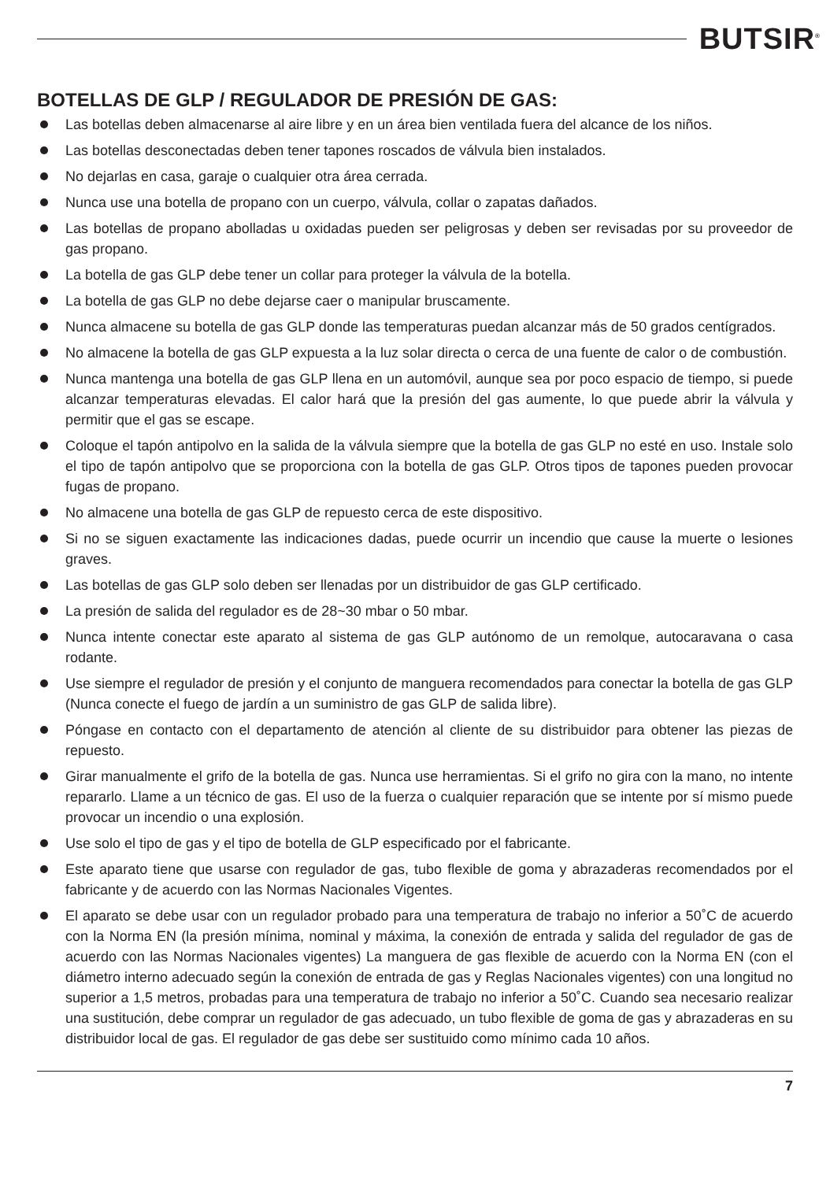BUTSIR<sup>®</sup>
BOTELLAS DE GLP / REGULADOR DE PRESIÓN DE GAS:
Las botellas deben almacenarse al aire libre y en un área bien ventilada fuera del alcance de los niños.
Las botellas desconectadas deben tener tapones roscados de válvula bien instalados.
No dejarlas en casa, garaje o cualquier otra área cerrada.
Nunca use una botella de propano con un cuerpo, válvula, collar o zapatas dañados.
Las botellas de propano abolladas u oxidadas pueden ser peligrosas y deben ser revisadas por su proveedor de gas propano.
La botella de gas GLP debe tener un collar para proteger la válvula de la botella.
La botella de gas GLP no debe dejarse caer o manipular bruscamente.
Nunca almacene su botella de gas GLP donde las temperaturas puedan alcanzar más de 50 grados centígrados.
No almacene la botella de gas GLP expuesta a la luz solar directa o cerca de una fuente de calor o de combustión.
Nunca mantenga una botella de gas GLP llena en un automóvil, aunque sea por poco espacio de tiempo, si puede alcanzar temperaturas elevadas. El calor hará que la presión del gas aumente, lo que puede abrir la válvula y permitir que el gas se escape.
Coloque el tapón antipolvo en la salida de la válvula siempre que la botella de gas GLP no esté en uso. Instale solo el tipo de tapón antipolvo que se proporciona con la botella de gas GLP. Otros tipos de tapones pueden provocar fugas de propano.
No almacene una botella de gas GLP de repuesto cerca de este dispositivo.
Si no se siguen exactamente las indicaciones dadas, puede ocurrir un incendio que cause la muerte o lesiones graves.
Las botellas de gas GLP solo deben ser llenadas por un distribuidor de gas GLP certificado.
La presión de salida del regulador es de 28~30 mbar o 50 mbar.
Nunca intente conectar este aparato al sistema de gas GLP autónomo de un remolque, autocaravana o casa rodante.
Use siempre el regulador de presión y el conjunto de manguera recomendados para conectar la botella de gas GLP (Nunca conecte el fuego de jardín a un suministro de gas GLP de salida libre).
Póngase en contacto con el departamento de atención al cliente de su distribuidor para obtener las piezas de repuesto.
Girar manualmente el grifo de la botella de gas. Nunca use herramientas. Si el grifo no gira con la mano, no intente repararlo. Llame a un técnico de gas. El uso de la fuerza o cualquier reparación que se intente por sí mismo puede provocar un incendio o una explosión.
Use solo el tipo de gas y el tipo de botella de GLP especificado por el fabricante.
Este aparato tiene que usarse con regulador de gas, tubo flexible de goma y abrazaderas recomendados por el fabricante y de acuerdo con las Normas Nacionales Vigentes.
El aparato se debe usar con un regulador probado para una temperatura de trabajo no inferior a 50˚C de acuerdo con la Norma EN (la presión mínima, nominal y máxima, la conexión de entrada y salida del regulador de gas de acuerdo con las Normas Nacionales vigentes) La manguera de gas flexible de acuerdo con la Norma EN (con el diámetro interno adecuado según la conexión de entrada de gas y Reglas Nacionales vigentes) con una longitud no superior a 1,5 metros, probadas para una temperatura de trabajo no inferior a 50˚C. Cuando sea necesario realizar una sustitución, debe comprar un regulador de gas adecuado, un tubo flexible de goma de gas y abrazaderas en su distribuidor local de gas. El regulador de gas debe ser sustituido como mínimo cada 10 años.
7